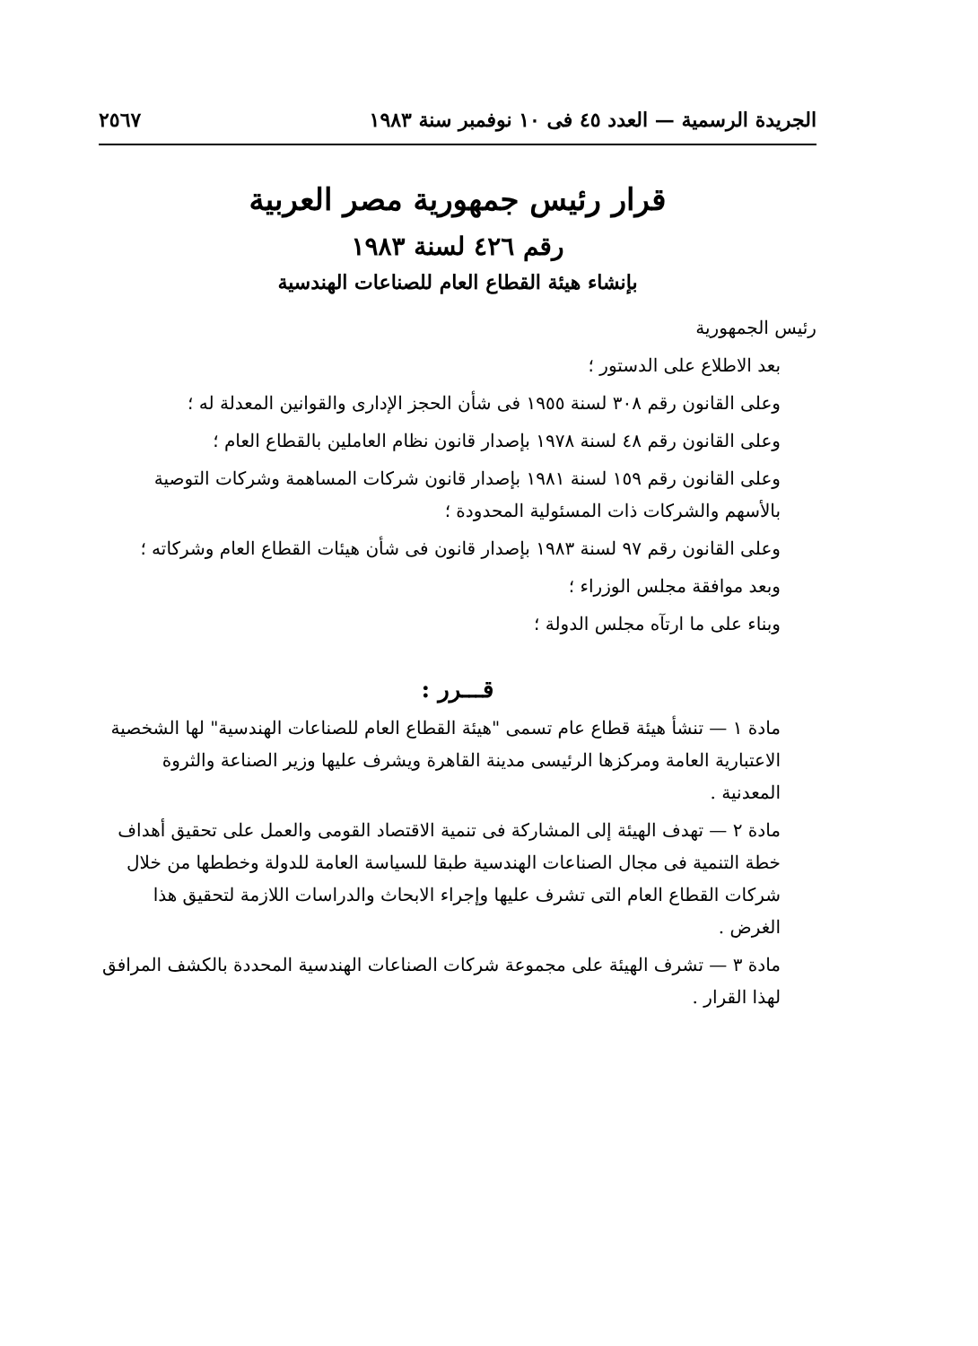الجريدة الرسمية — العدد ٤٥ فى ١٠ نوفمبر سنة ١٩٨٣ ٢٥٦٧
قرار رئيس جمهورية مصر العربية
رقم ٤٢٦ لسنة ١٩٨٣
بإنشاء هيئة القطاع العام للصناعات الهندسية
رئيس الجمهورية
بعد الاطلاع على الدستور ؛
وعلى القانون رقم ٣٠٨ لسنة ١٩٥٥ فى شأن الحجز الإدارى والقوانين المعدلة له ؛
وعلى القانون رقم ٤٨ لسنة ١٩٧٨ بإصدار قانون نظام العاملين بالقطاع العام ؛
وعلى القانون رقم ١٥٩ لسنة ١٩٨١ بإصدار قانون شركات المساهمة وشركات التوصية بالأسهم والشركات ذات المسئولية المحدودة ؛
وعلى القانون رقم ٩٧ لسنة ١٩٨٣ بإصدار قانون فى شأن هيئات القطاع العام وشركاته ؛
وبعد موافقة مجلس الوزراء ؛
وبناء على ما ارتآه مجلس الدولة ؛
قـــرر :
مادة ١ — تنشأ هيئة قطاع عام تسمى "هيئة القطاع العام للصناعات الهندسية" لها الشخصية الاعتبارية العامة ومركزها الرئيسى مدينة القاهرة ويشرف عليها وزير الصناعة والثروة المعدنية .
مادة ٢ — تهدف الهيئة إلى المشاركة فى تنمية الاقتصاد القومى والعمل على تحقيق أهداف خطة التنمية فى مجال الصناعات الهندسية طبقا للسياسة العامة للدولة وخططها من خلال شركات القطاع العام التى تشرف عليها وإجراء الابحاث والدراسات اللازمة لتحقيق هذا الغرض .
مادة ٣ — تشرف الهيئة على مجموعة شركات الصناعات الهندسية المحددة بالكشف المرافق لهذا القرار .